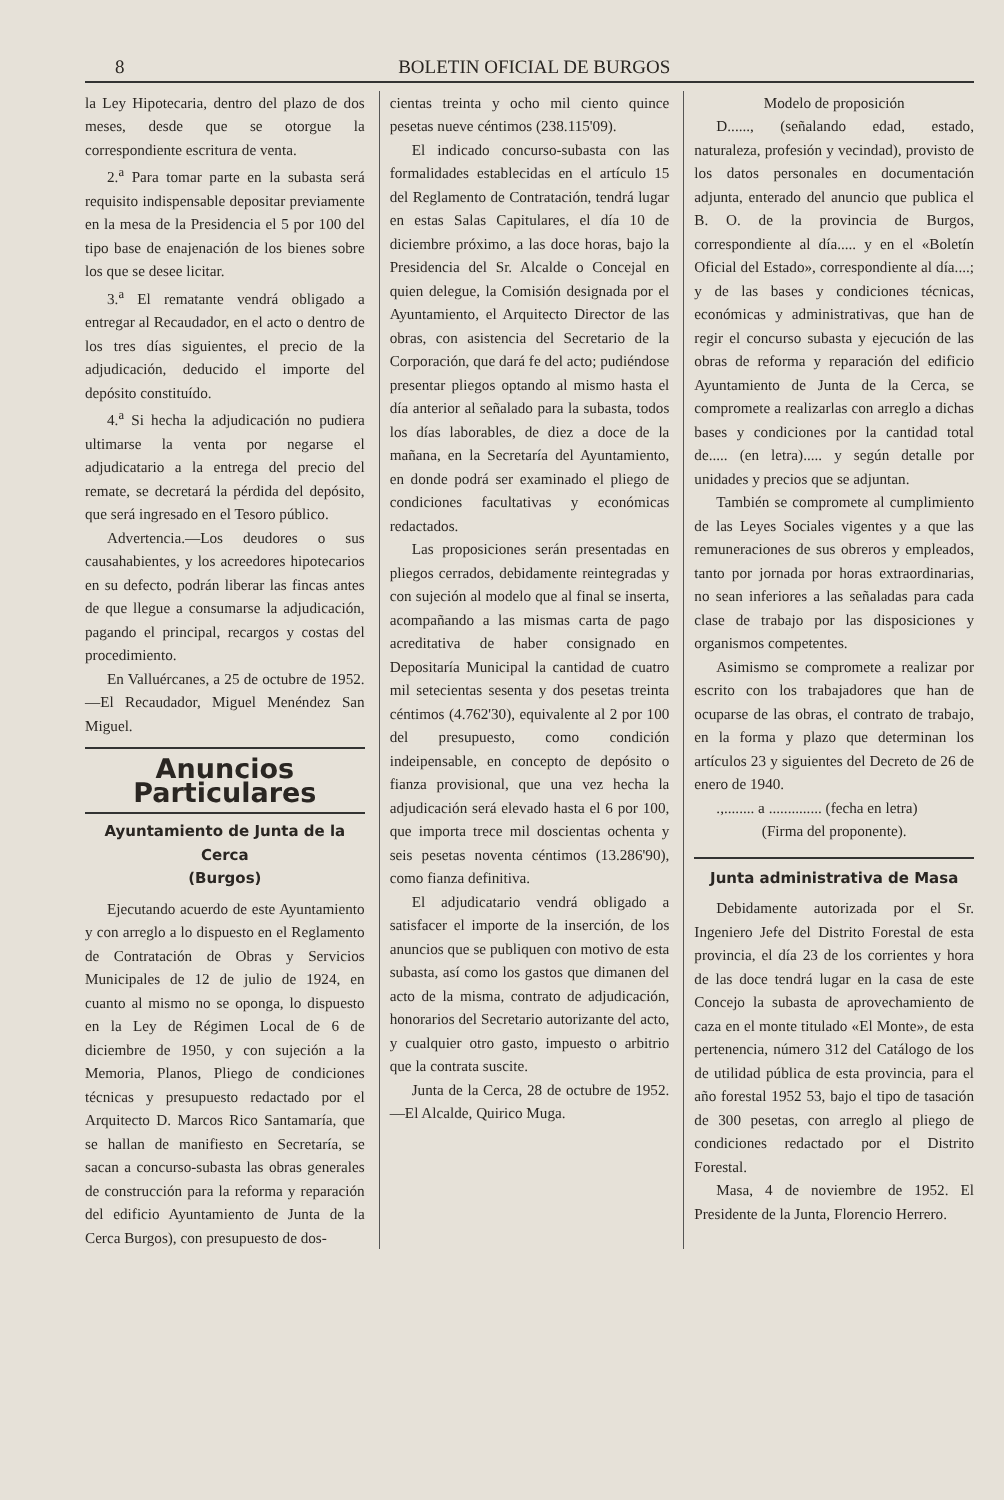8 BOLETIN OFICIAL DE BURGOS
la Ley Hipotecaria, dentro del plazo de dos meses, desde que se otorgue la correspondiente escritura de venta.
2.<sup>a</sup> Para tomar parte en la subasta será requisito indispensable depositar previamente en la mesa de la Presidencia el 5 por 100 del tipo base de enajenación de los bienes sobre los que se desee licitar.
3.<sup>a</sup> El rematante vendrá obligado a entregar al Recaudador, en el acto o dentro de los tres días siguientes, el precio de la adjudicación, deducido el importe del depósito constituído.
4.<sup>a</sup> Si hecha la adjudicación no pudiera ultimarse la venta por negarse el adjudicatario a la entrega del precio del remate, se decretará la pérdida del depósito, que será ingresado en el Tesoro público.
Advertencia.—Los deudores o sus causahabientes, y los acreedores hipotecarios en su defecto, podrán liberar las fincas antes de que llegue a consumarse la adjudicación, pagando el principal, recargos y costas del procedimiento.
En Valluércanes, a 25 de octubre de 1952.—El Recaudador, Miguel Menéndez San Miguel.
Anuncios Particulares
Ayuntamiento de Junta de la Cerca
(Burgos)
Ejecutando acuerdo de este Ayuntamiento y con arreglo a lo dispuesto en el Reglamento de Contratación de Obras y Servicios Municipales de 12 de julio de 1924, en cuanto al mismo no se oponga, lo dispuesto en la Ley de Régimen Local de 6 de diciembre de 1950, y con sujeción a la Memoria, Planos, Pliego de condiciones técnicas y presupuesto redactado por el Arquitecto D. Marcos Rico Santamaría, que se hallan de manifiesto en Secretaría, se sacan a concurso-subasta las obras generales de construcción para la reforma y reparación del edificio Ayuntamiento de Junta de la Cerca Burgos), con presupuesto de dos-
cientas treinta y ocho mil ciento quince pesetas nueve céntimos (238.115'09).
El indicado concurso-subasta con las formalidades establecidas en el artículo 15 del Reglamento de Contratación, tendrá lugar en estas Salas Capitulares, el día 10 de diciembre próximo, a las doce horas, bajo la Presidencia del Sr. Alcalde o Concejal en quien delegue, la Comisión designada por el Ayuntamiento, el Arquitecto Director de las obras, con asistencia del Secretario de la Corporación, que dará fe del acto; pudiéndose presentar pliegos optando al mismo hasta el día anterior al señalado para la subasta, todos los días laborables, de diez a doce de la mañana, en la Secretaría del Ayuntamiento, en donde podrá ser examinado el pliego de condiciones facultativas y económicas redactados.
Las proposiciones serán presentadas en pliegos cerrados, debidamente reintegradas y con sujeción al modelo que al final se inserta, acompañando a las mismas carta de pago acreditativa de haber consignado en Depositaría Municipal la cantidad de cuatro mil setecientas sesenta y dos pesetas treinta céntimos (4.762'30), equivalente al 2 por 100 del presupuesto, como condición indeipensable, en concepto de depósito o fianza provisional, que una vez hecha la adjudicación será elevado hasta el 6 por 100, que importa trece mil doscientas ochenta y seis pesetas noventa céntimos (13.286'90), como fianza definitiva.
El adjudicatario vendrá obligado a satisfacer el importe de la inserción, de los anuncios que se publiquen con motivo de esta subasta, así como los gastos que dimanen del acto de la misma, contrato de adjudicación, honorarios del Secretario autorizante del acto, y cualquier otro gasto, impuesto o arbitrio que la contrata suscite.
Junta de la Cerca, 28 de octubre de 1952.—El Alcalde, Quirico Muga.
Modelo de proposición
D......, (señalando edad, estado, naturaleza, profesión y vecindad), provisto de los datos personales en documentación adjunta, enterado del anuncio que publica el B. O. de la provincia de Burgos, correspondiente al día..... y en el «Boletín Oficial del Estado», correspondiente al día....; y de las bases y condiciones técnicas, económicas y administrativas, que han de regir el concurso subasta y ejecución de las obras de reforma y reparación del edificio Ayuntamiento de Junta de la Cerca, se compromete a realizarlas con arreglo a dichas bases y condiciones por la cantidad total de..... (en letra)..... y según detalle por unidades y precios que se adjuntan.
También se compromete al cumplimiento de las Leyes Sociales vigentes y a que las remuneraciones de sus obreros y empleados, tanto por jornada por horas extraordinarias, no sean inferiores a las señaladas para cada clase de trabajo por las disposiciones y organismos competentes.
Asimismo se compromete a realizar por escrito con los trabajadores que han de ocuparse de las obras, el contrato de trabajo, en la forma y plazo que determinan los artículos 23 y siguientes del Decreto de 26 de enero de 1940.
.,........ a .............. (fecha en letra)
(Firma del proponente).
Junta administrativa de Masa
Debidamente autorizada por el Sr. Ingeniero Jefe del Distrito Forestal de esta provincia, el día 23 de los corrientes y hora de las doce tendrá lugar en la casa de este Concejo la subasta de aprovechamiento de caza en el monte titulado «El Monte», de esta pertenencia, número 312 del Catálogo de los de utilidad pública de esta provincia, para el año forestal 1952 53, bajo el tipo de tasación de 300 pesetas, con arreglo al pliego de condiciones redactado por el Distrito Forestal.
Masa, 4 de noviembre de 1952. El Presidente de la Junta, Florencio Herrero.